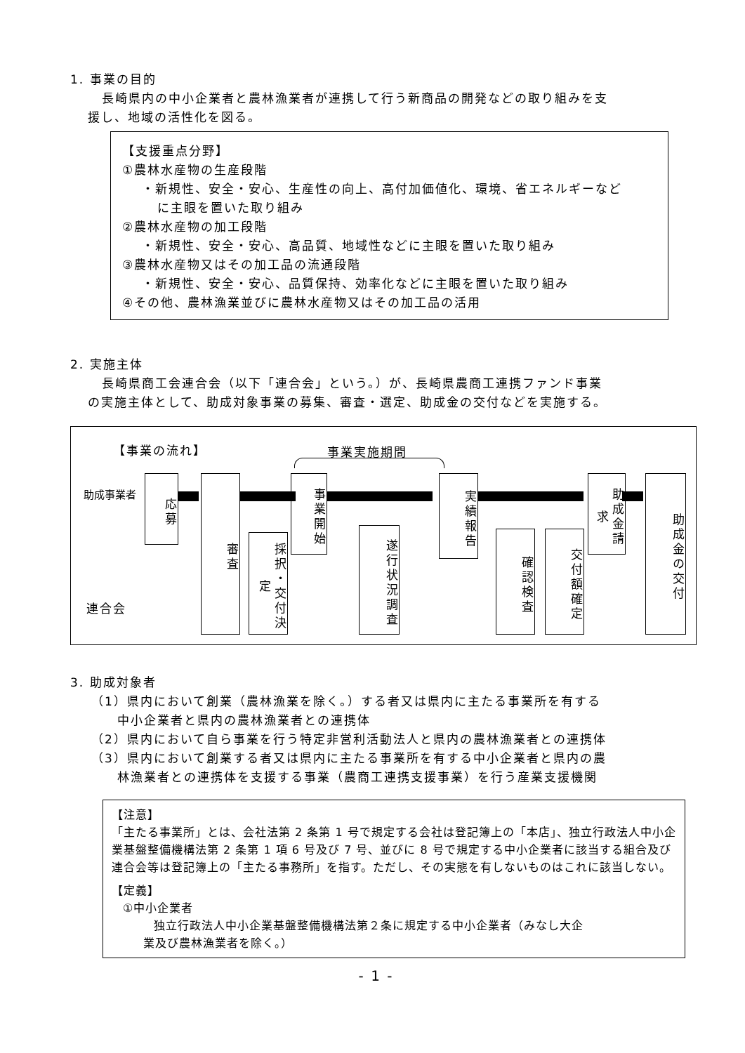1. 事業の目的
長崎県内の中小企業者と農林漁業者が連携して行う新商品の開発などの取り組みを支
援し、地域の活性化を図る。
【支援重点分野】
①農林水産物の生産段階
・新規性、安全・安心、生産性の向上、高付加価値化、環境、省エネルギーなど
に主眼を置いた取り組み
②農林水産物の加工段階
・新規性、安全・安心、高品質、地域性などに主眼を置いた取り組み
③農林水産物又はその加工品の流通段階
・新規性、安全・安心、品質保持、効率化などに主眼を置いた取り組み
④その他、農林漁業並びに農林水産物又はその加工品の活用
2. 実施主体
長崎県商工会連合会（以下「連合会」という。）が、長崎県農商工連携ファンド事業
の実施主体として、助成対象事業の募集、審査・選定、助成金の交付などを実施する。
【事業の流れ】 事業実施期間
助成事業者
連合会
応募
審査
採択・交付決定
事業開始
遂行状況調査
実績報告
確認検査
交付額確定
助成金請求
助成金の交付
3. 助成対象者
（1）県内において創業（農林漁業を除く。）する者又は県内に主たる事業所を有する
中小企業者と県内の農林漁業者との連携体
（2）県内において自ら事業を行う特定非営利活動法人と県内の農林漁業者との連携体
（3）県内において創業する者又は県内に主たる事業所を有する中小企業者と県内の農
林漁業者との連携体を支援する事業（農商工連携支援事業）を行う産業支援機関
【注意】
「主たる事業所」とは、会社法第 2 条第 1 号で規定する会社は登記簿上の「本店」、独立行政法人中小企業基盤整備機構法第 2 条第 1 項 6 号及び 7 号、並びに 8 号で規定する中小企業者に該当する組合及び連合会等は登記簿上の「主たる事務所」を指す。ただし、その実態を有しないものはこれに該当しない。
【定義】
①中小企業者
独立行政法人中小企業基盤整備機構法第２条に規定する中小企業者（みなし大企
業及び農林漁業者を除く。）
- 1 -